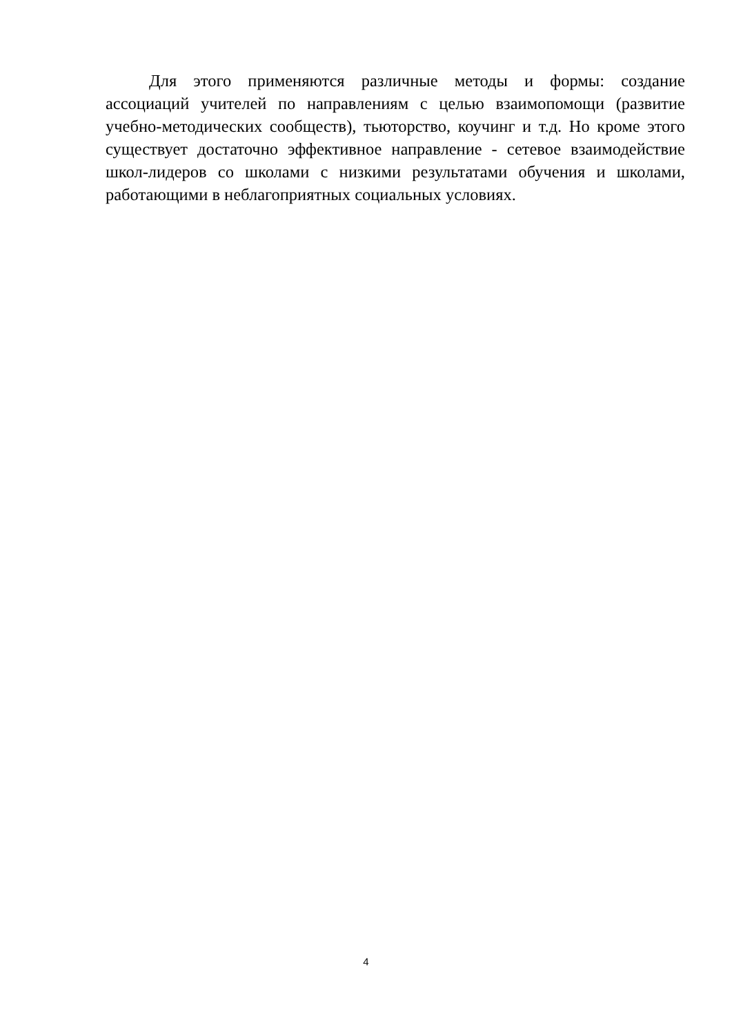Для этого применяются различные методы и формы: создание ассоциаций учителей по направлениям с целью взаимопомощи (развитие учебно-методических сообществ), тьюторство, коучинг и т.д. Но кроме этого существует достаточно эффективное направление - сетевое взаимодействие школ-лидеров со школами с низкими результатами обучения и школами, работающими в неблагоприятных социальных условиях.
4